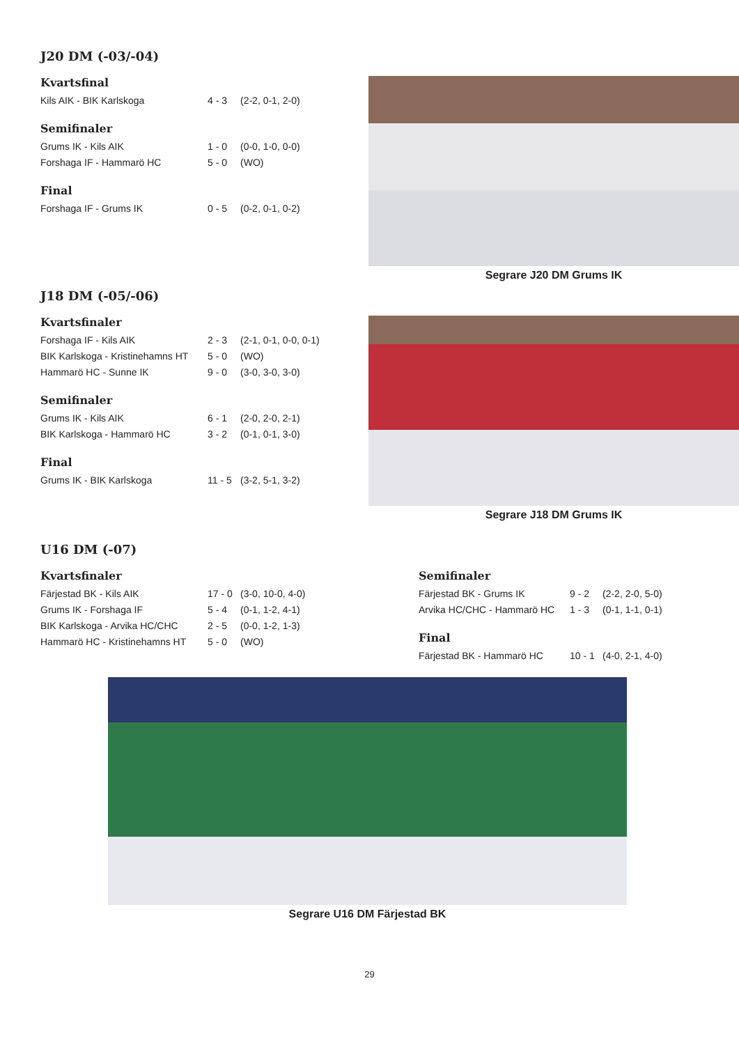J20 DM (-03/-04)
Kvartsfinal
| Kils AIK - BIK Karlskoga | 4 - 3 | (2-2, 0-1, 2-0) |
Semifinaler
| Grums IK - Kils AIK | 1 - 0 | (0-0, 1-0, 0-0) |
| Forshaga IF - Hammarö HC | 5 - 0 | (WO) |
Final
| Forshaga IF - Grums IK | 0 - 5 | (0-2, 0-1, 0-2) |
Segrare J20 DM Grums IK
J18 DM (-05/-06)
Kvartsfinaler
| Forshaga IF - Kils AIK | 2 - 3 | (2-1, 0-1, 0-0, 0-1) |
| BIK Karlskoga - Kristinehamns HT | 5 - 0 | (WO) |
| Hammarö HC - Sunne IK | 9 - 0 | (3-0, 3-0, 3-0) |
Semifinaler
| Grums IK - Kils AIK | 6 - 1 | (2-0, 2-0, 2-1) |
| BIK Karlskoga - Hammarö HC | 3 - 2 | (0-1, 0-1, 3-0) |
Final
| Grums IK - BIK Karlskoga | 11 - 5 | (3-2, 5-1, 3-2) |
Segrare J18 DM Grums IK
U16 DM (-07)
Kvartsfinaler
| Färjestad BK - Kils AIK | 17 - 0 | (3-0, 10-0, 4-0) |
| Grums IK - Forshaga IF | 5 - 4 | (0-1, 1-2, 4-1) |
| BIK Karlskoga - Arvika HC/CHC | 2 - 5 | (0-0, 1-2, 1-3) |
| Hammarö HC - Kristinehamns HT | 5 - 0 | (WO) |
Semifinaler
| Färjestad BK - Grums IK | 9 - 2 | (2-2, 2-0, 5-0) |
| Arvika HC/CHC - Hammarö HC | 1 - 3 | (0-1, 1-1, 0-1) |
Final
| Färjestad BK - Hammarö HC | 10 - 1 | (4-0, 2-1, 4-0) |
Segrare U16 DM Färjestad BK
29